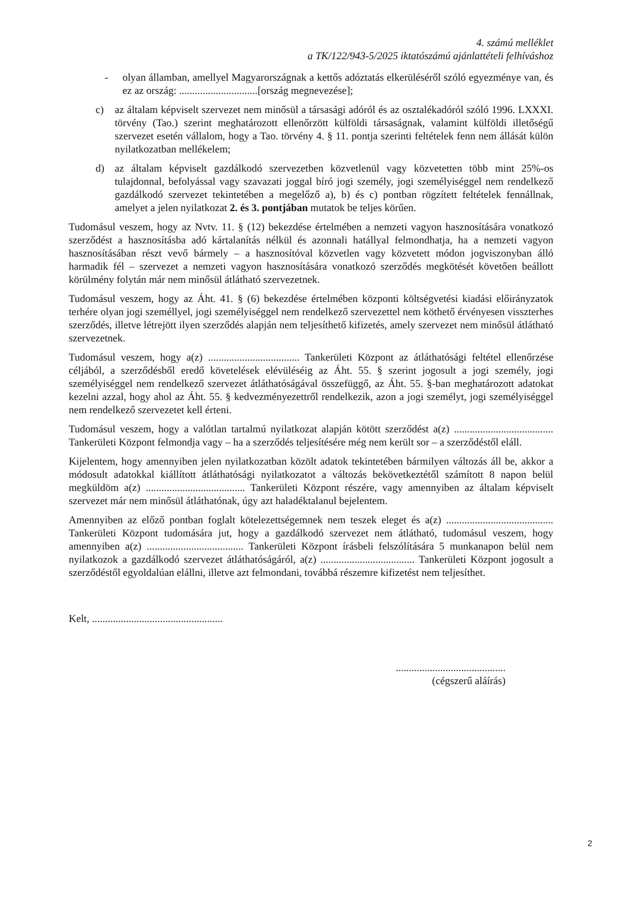4. számú melléklet
a TK/122/943-5/2025 iktatószámú ajánlattételi felhíváshoz
- olyan államban, amellyel Magyarországnak a kettős adóztatás elkerüléséről szóló egyezménye van, és ez az ország: ..............................[ország megnevezése];
c) az általam képviselt szervezet nem minősül a társasági adóról és az osztalékadóról szóló 1996. LXXXI. törvény (Tao.) szerint meghatározott ellenőrzött külföldi társaságnak, valamint külföldi illetőségű szervezet esetén vállalom, hogy a Tao. törvény 4. § 11. pontja szerinti feltételek fenn nem állását külön nyilatkozatban mellékelem;
d) az általam képviselt gazdálkodó szervezetben közvetlenül vagy közvetetten több mint 25%-os tulajdonnal, befolyással vagy szavazati joggal bíró jogi személy, jogi személyiséggel nem rendelkező gazdálkodó szervezet tekintetében a megelőző a), b) és c) pontban rögzített feltételek fennállnak, amelyet a jelen nyilatkozat 2. és 3. pontjában mutatok be teljes körűen.
Tudomásul veszem, hogy az Nvtv. 11. § (12) bekezdése értelmében a nemzeti vagyon hasznosítására vonatkozó szerződést a hasznosításba adó kártalanítás nélkül és azonnali hatállyal felmondhatja, ha a nemzeti vagyon hasznosításában részt vevő bármely – a hasznosítóval közvetlen vagy közvetett módon jogviszonyban álló harmadik fél – szervezet a nemzeti vagyon hasznosítására vonatkozó szerződés megkötését követően beállott körülmény folytán már nem minősül átlátható szervezetnek.
Tudomásul veszem, hogy az Áht. 41. § (6) bekezdése értelmében központi költségvetési kiadási előirányzatok terhére olyan jogi személlyel, jogi személyiséggel nem rendelkező szervezettel nem köthető érvényesen visszterhes szerződés, illetve létrejött ilyen szerződés alapján nem teljesíthető kifizetés, amely szervezet nem minősül átlátható szervezetnek.
Tudomásul veszem, hogy a(z) ................................... Tankerületi Központ az átláthatósági feltétel ellenőrzése céljából, a szerződésből eredő követelések elévüléséig az Áht. 55. § szerint jogosult a jogi személy, jogi személyiséggel nem rendelkező szervezet átláthatóságával összefüggő, az Áht. 55. §-ban meghatározott adatokat kezelni azzal, hogy ahol az Áht. 55. § kedvezményezettről rendelkezik, azon a jogi személyt, jogi személyiséggel nem rendelkező szervezetet kell érteni.
Tudomásul veszem, hogy a valótlan tartalmú nyilatkozat alapján kötött szerződést a(z) ...................................... Tankerületi Központ felmondja vagy – ha a szerződés teljesítésére még nem került sor – a szerződéstől eláll.
Kijelentem, hogy amennyiben jelen nyilatkozatban közölt adatok tekintetében bármilyen változás áll be, akkor a módosult adatokkal kiállított átláthatósági nyilatkozatot a változás bekövetkeztétől számított 8 napon belül megküldöm a(z) ...................................... Tankerületi Központ részére, vagy amennyiben az általam képviselt szervezet már nem minősül átláthatónak, úgy azt haladéktalanul bejelentem.
Amennyiben az előző pontban foglalt kötelezettségemnek nem teszek eleget és a(z) ......................................... Tankerületi Központ tudomására jut, hogy a gazdálkodó szervezet nem átlátható, tudomásul veszem, hogy amennyiben a(z) ..................................... Tankerületi Központ írásbeli felszólítására 5 munkanapon belül nem nyilatkozok a gazdálkodó szervezet átláthatóságáról, a(z) .................................... Tankerületi Központ jogosult a szerződéstől egyoldalúan elállni, illetve azt felmondani, továbbá részemre kifizetést nem teljesíthet.
Kelt, ..................................................
..........................................
(cégszerű aláírás)
2